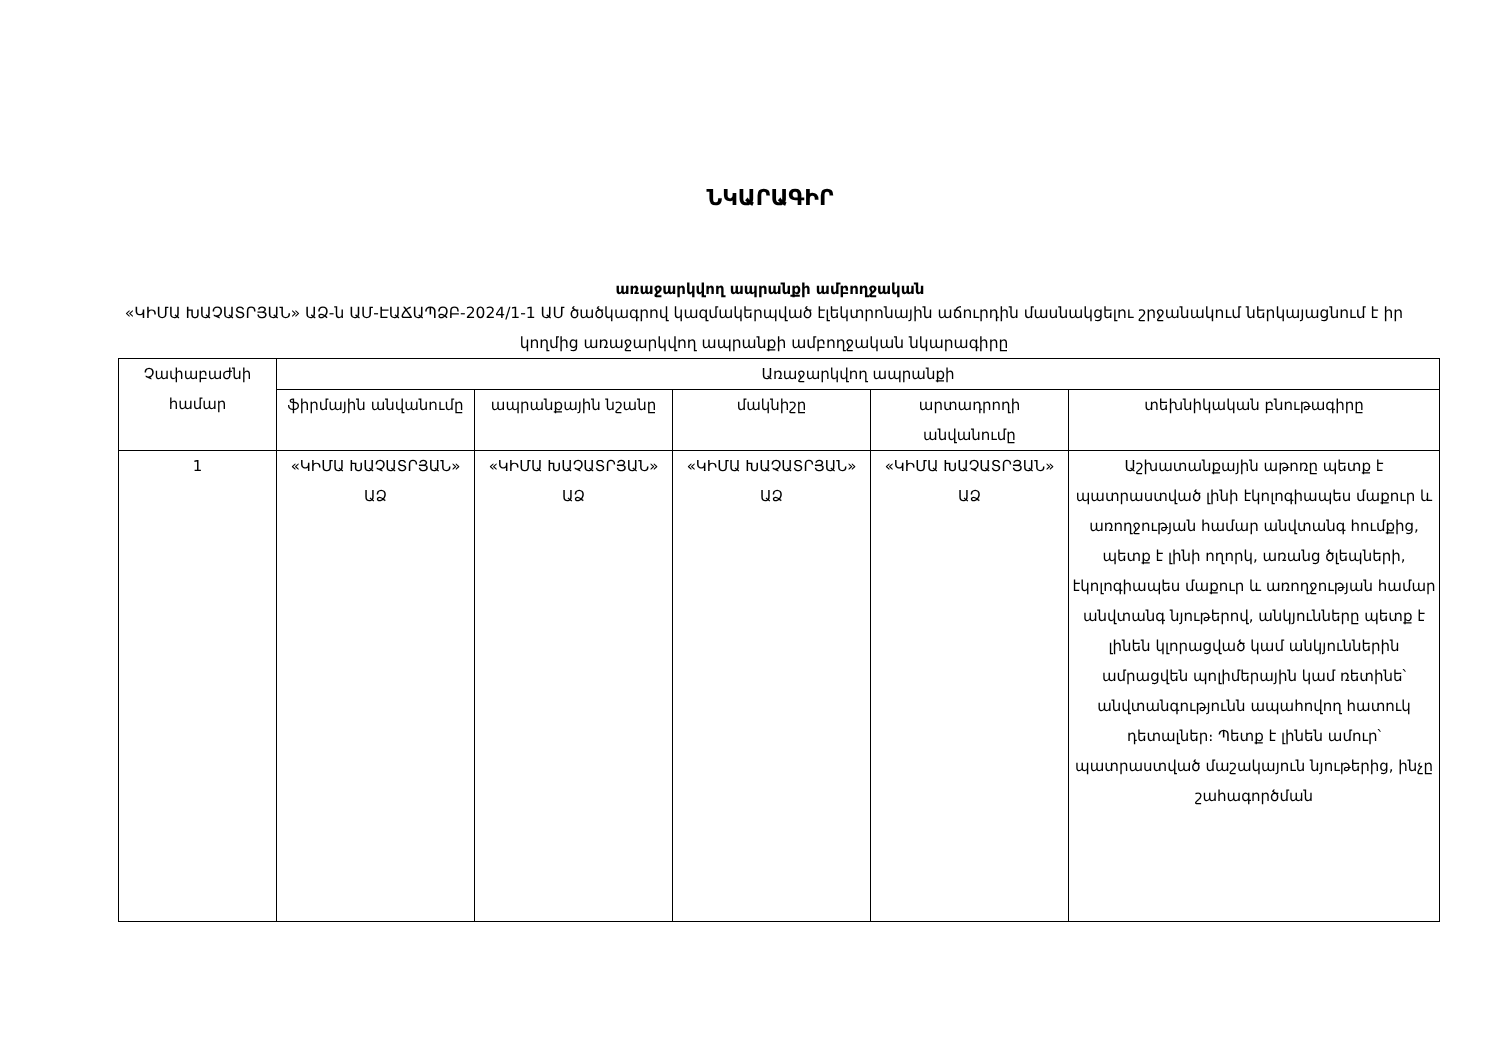ՆԿԱՐԱԳԻՐ
առաջարկվող ապրանքի ամբողջական
«ԿԻՄԱ ԽԱՉԱՏՐՅԱՆ» ԱՁ-ն ԱՄ-ԷԱՃԱՊՁԲ-2024/1-1 ԱՄ ծածկագրով կազմակերպված էլեկտրոնային աճուրդին մասնակցելու շրջանակում ներկայացնում է իր կողմից առաջարկվող ապրանքի ամբողջական նկարագիրը
| Չափաբաժնի համար | Առաջարկվող ապրանքի | | | | |
| --- | --- | --- | --- | --- | --- |
| | ֆիրմային անվանումը | ապրանքային նշանը | մակնիշը | արտադրողի անվանումը | տեխնիկական բնութագիրը |
| 1 | «ԿԻՄԱ ԽԱՉԱՏՐՅԱՆ» ԱՁ | «ԿԻՄԱ ԽԱՉԱՏՐՅԱՆ» ԱՁ | «ԿԻՄԱ ԽԱՉԱՏՐՅԱՆ» ԱՁ | «ԿԻՄԱ ԽԱՉԱՏՐՅԱՆ» ԱՁ | Աշխատանքային աթոռը պետք է պատրաստված լինի էկոլոգիապես մաքուր և առողջության համար անվտանգ հումքից, պետք է լինի ողորկ, առանց ծլեպների, էկոլոգիապես մաքուր և առողջության համար անվտանգ նյութերով, անկյունները պետք է լինեն կլորացված կամ անկյուններին ամրացվեն պոլիմերային կամ ռետինե՝ անվտանգությունն ապահովող հատուկ դետալներ։ Պետք է լինեն ամուր՝ պատրաստված մաշակայուն նյութերից, ինչը շահագործման |